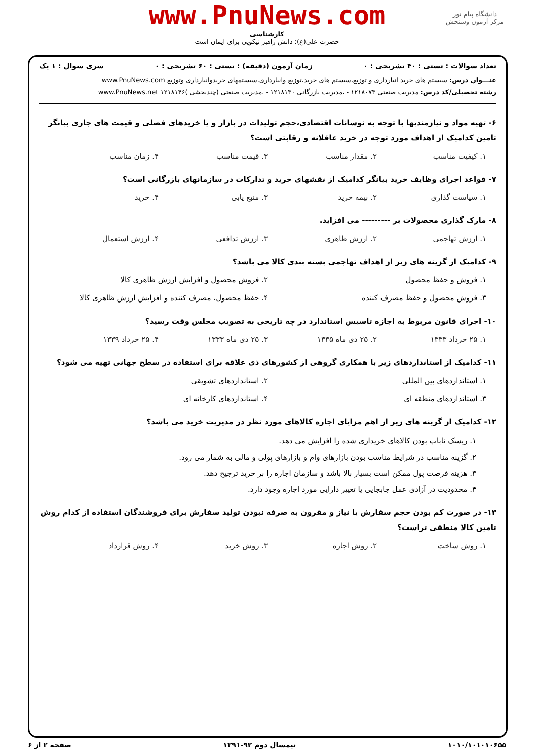دانشگاه پیام نور
مرکز آزمون وسنجش
www.PnuNews.com
کارشناسی
حضرت علی(ع): دانش راهبر نیکویی برای ایمان است
تعداد سوالات : تستی : ۴۰ تشریحی : ۰ زمان آزمون (دقیقه) : تستی : ۶۰ تشریحی : ۰ سری سوال : ۱ یک
عنـــوان درس: سیستم های خرید انبارداری و توزیع،سیستم های خرید،توزیع وانبارداری،سیستمهای خریدوانبارداری وتوزیع www.PnuNews.com
رشته تحصیلی/کد درس: مدیریت صنعتی ۱۲۱۸۰۷۳ - ،مدیریت بازرگانی ۱۲۱۸۱۳۰ - ،مدیریت صنعتی (چندبخشی )۱۲۱۸۱۴۶ www.PnuNews.net
۶- تهیه مواد و نیازمندیها با توجه به نوسانات اقتصادی،حجم تولیدات در بازار و یا خریدهای فصلی و قیمت های جاری بیانگر تامین کدامیک از اهداف مورد توجه در خرید عاقلانه و رقابتی است؟
۱. کیفیت مناسب
۲. مقدار مناسب
۳. قیمت مناسب
۴. زمان مناسب
۷- قواعد اجرای وظایف خرید بیانگر کدامیک از نقشهای خرید و تدارکات در سازمانهای بازرگانی است؟
۱. سیاست گذاری
۲. بیمه خرید
۳. منبع یابی
۴. خرید
۸- مارک گذاری محصولات بر --------- می افزاید.
۱. ارزش تهاجمی
۲. ارزش ظاهری
۳. ارزش تدافعی
۴. ارزش استعمال
۹- کدامیک از گزینه های زیر از اهداف تهاجمی بسته بندی کالا می باشد؟
۱. فروش و حفظ محصول
۲. فروش محصول و افزایش ارزش ظاهری کالا
۳. فروش محصول و حفظ مصرف کننده
۴. حفظ محصول، مصرف کننده و افزایش ارزش ظاهری کالا
۱۰- اجرای قانون مربوط به اجازه تاسیس استاندارد در چه تاریخی به تصویب مجلس وقت رسید؟
۱. ۲۵ خرداد ۱۳۳۳
۲. ۲۵ دی ماه ۱۳۳۵
۳. ۲۵ دی ماه ۱۳۳۳
۴. ۲۵ خرداد ۱۳۳۹
۱۱- کدامیک از استانداردهای زیر با همکاری گروهی از کشورهای ذی علاقه برای استفاده در سطح جهانی تهیه می شود؟
۱. استانداردهای بین المللی
۲. استانداردهای تشویقی
۳. استانداردهای منطقه ای
۴. استانداردهای کارخانه ای
۱۲- کدامیک از گزینه های زیر از اهم مزایای اجاره کالاهای مورد نظر در مدیریت خرید می باشد؟
۱. ریسک ناباب بودن کالاهای خریداری شده را افزایش می دهد.
۲. گزینه مناسب در شرایط مناسب بودن بازارهای وام و بازارهای پولی و مالی به شمار می رود.
۳. هزینه فرصت پول ممکن است بسیار بالا باشد و سازمان اجاره را بر خرید ترجیح دهد.
۴. محدودیت در آزادی عمل جابجایی یا تغییر دارایی مورد اجاره وجود دارد.
۱۳- در صورت کم بودن حجم سفارش یا نیاز و مقرون به صرفه نبودن تولید سفارش برای فروشندگان استفاده از کدام روش تامین کالا منطقی تراست؟
۱. روش ساخت
۲. روش اجاره
۳. روش خرید
۴. روش قرارداد
۱۰۱۰/۱۰۱۰۱۰۶۵۵ نیمسال دوم ۹۲-۱۳۹۱ صفحه ۲ از ۶